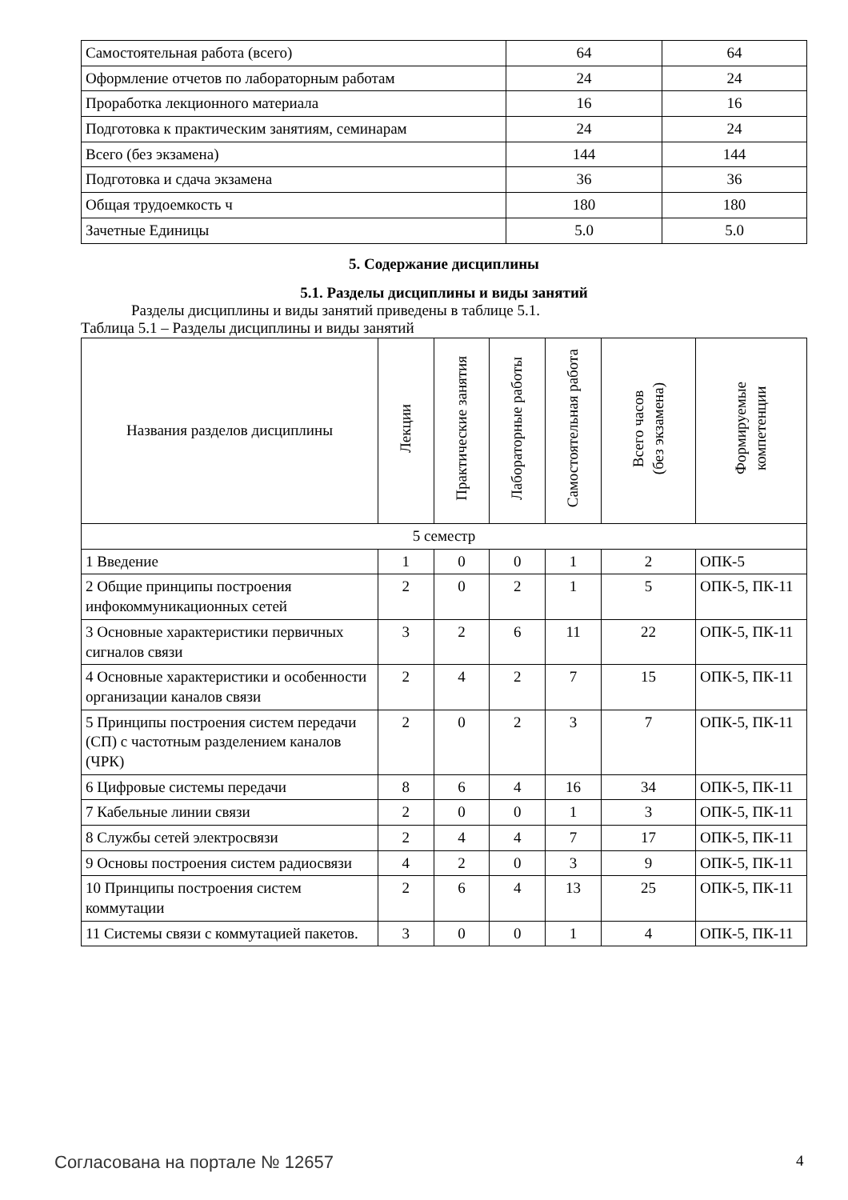| Самостоятельная работа (всего) | 64 | 64 |
| Оформление отчетов по лабораторным работам | 24 | 24 |
| Проработка лекционного материала | 16 | 16 |
| Подготовка к практическим занятиям, семинарам | 24 | 24 |
| Всего (без экзамена) | 144 | 144 |
| Подготовка и сдача экзамена | 36 | 36 |
| Общая трудоемкость ч | 180 | 180 |
| Зачетные Единицы | 5.0 | 5.0 |
5. Содержание дисциплины
5.1. Разделы дисциплины и виды занятий
Разделы дисциплины и виды занятий приведены в таблице 5.1.
Таблица 5.1 – Разделы дисциплины и виды занятий
| Названия разделов дисциплины | Лекции | Практические занятия | Лабораторные работы | Самостоятельная работа | Всего часов (без экзамена) | Формируемые компетенции |
| --- | --- | --- | --- | --- | --- | --- |
| 5 семестр | | | | | | |
| 1 Введение | 1 | 0 | 0 | 1 | 2 | ОПК-5 |
| 2 Общие принципы построения инфокоммуникационных сетей | 2 | 0 | 2 | 1 | 5 | ОПК-5, ПК-11 |
| 3 Основные характеристики первичных сигналов связи | 3 | 2 | 6 | 11 | 22 | ОПК-5, ПК-11 |
| 4 Основные характеристики и особенности организации каналов связи | 2 | 4 | 2 | 7 | 15 | ОПК-5, ПК-11 |
| 5 Принципы построения систем передачи (СП) с частотным разделением каналов (ЧРК) | 2 | 0 | 2 | 3 | 7 | ОПК-5, ПК-11 |
| 6 Цифровые системы передачи | 8 | 6 | 4 | 16 | 34 | ОПК-5, ПК-11 |
| 7 Кабельные линии связи | 2 | 0 | 0 | 1 | 3 | ОПК-5, ПК-11 |
| 8 Службы сетей электросвязи | 2 | 4 | 4 | 7 | 17 | ОПК-5, ПК-11 |
| 9 Основы построения систем радиосвязи | 4 | 2 | 0 | 3 | 9 | ОПК-5, ПК-11 |
| 10 Принципы построения систем коммутации | 2 | 6 | 4 | 13 | 25 | ОПК-5, ПК-11 |
| 11 Системы связи с коммутацией пакетов. | 3 | 0 | 0 | 1 | 4 | ОПК-5, ПК-11 |
Согласована на портале № 12657 4